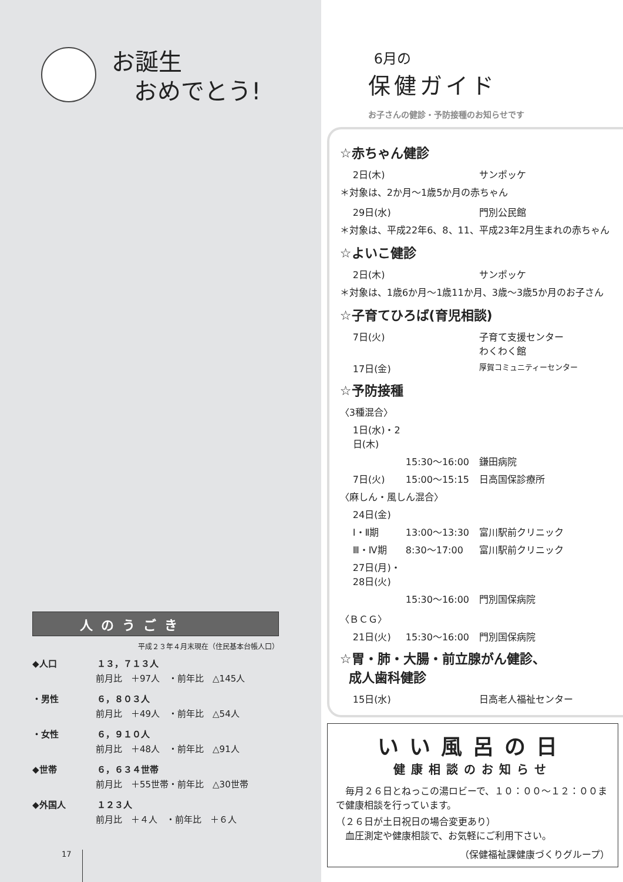お誕生
おめでとう!
人のうごき
平成２３年４月末現在（住民基本台帳人口）
◆人口 １３，７１３人
前月比　＋97人　・前年比　△145人
・男性 ６，８０３人
前月比　＋49人　・前年比　△54人
・女性 ６，９１０人
前月比　＋48人　・前年比　△91人
◆世帯 ６，６３４世帯
前月比　＋55世帯・前年比　△30世帯
◆外国人 １２３人
前月比　＋４人　・前年比　＋６人
17
6月の
保健ガイド
お子さんの健診・予防接種のお知らせです
☆赤ちゃん健診
2日(木) サンポッケ
＊対象は、2か月〜1歳5か月の赤ちゃん
29日(水) 門別公民館
＊対象は、平成22年6、8、11、平成23年2月生まれの赤ちゃん
☆よいこ健診
2日(木) サンポッケ
＊対象は、1歳6か月〜1歳11か月、3歳〜3歳5か月のお子さん
☆子育てひろば(育児相談)
7日(火) 子育て支援センター
わくわく館
17日(金) 厚賀コミュニティーセンター
☆予防接種
〈3種混合〉
1日(水)・2日(木)
15:30〜16:00 鎌田病院
7日(火) 15:00〜15:15 日高国保診療所
〈麻しん・風しん混合〉
24日(金)
Ⅰ・Ⅱ期 13:00〜13:30 富川駅前クリニック
Ⅲ・Ⅳ期 8:30〜17:00 富川駅前クリニック
27日(月)・28日(火)
15:30〜16:00 門別国保病院
〈ＢＣＧ〉
21日(火) 15:30〜16:00 門別国保病院
☆胃・肺・大腸・前立腺がん健診、
成人歯科健診
15日(水) 日高老人福祉センター
いい風呂の日
健康相談のお知らせ
　毎月２６日とねっこの湯ロビーで、１０：００〜１２：００まで健康相談を行っています。
（２６日が土日祝日の場合変更あり）
　血圧測定や健康相談で、お気軽にご利用下さい。
（保健福祉課健康づくりグループ）